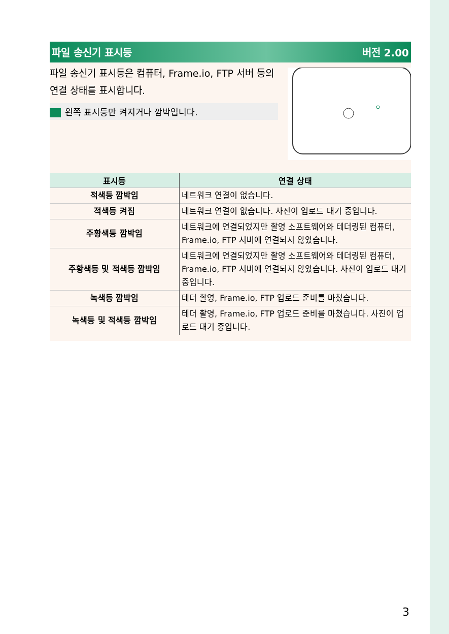파일 송신기 표시등 버전 2.00
파일 송신기 표시등은 컴퓨터, Frame.io, FTP 서버 등의 연결 상태를 표시합니다.
왼쪽 표시등만 켜지거나 깜박입니다.
| 표시등 | 연결 상태 |
| --- | --- |
| 적색등 깜박임 | 네트워크 연결이 없습니다. |
| 적색등 켜짐 | 네트워크 연결이 없습니다. 사진이 업로드 대기 중입니다. |
| 주황색등 깜박임 | 네트워크에 연결되었지만 촬영 소프트웨어와 테더링된 컴퓨터, Frame.io, FTP 서버에 연결되지 않았습니다. |
| 주황색등 및 적색등 깜박임 | 네트워크에 연결되었지만 촬영 소프트웨어와 테더링된 컴퓨터, Frame.io, FTP 서버에 연결되지 않았습니다. 사진이 업로드 대기 중입니다. |
| 녹색등 깜박임 | 테더 촬영, Frame.io, FTP 업로드 준비를 마쳤습니다. |
| 녹색등 및 적색등 깜박임 | 테더 촬영, Frame.io, FTP 업로드 준비를 마쳤습니다. 사진이 업로드 대기 중입니다. |
3